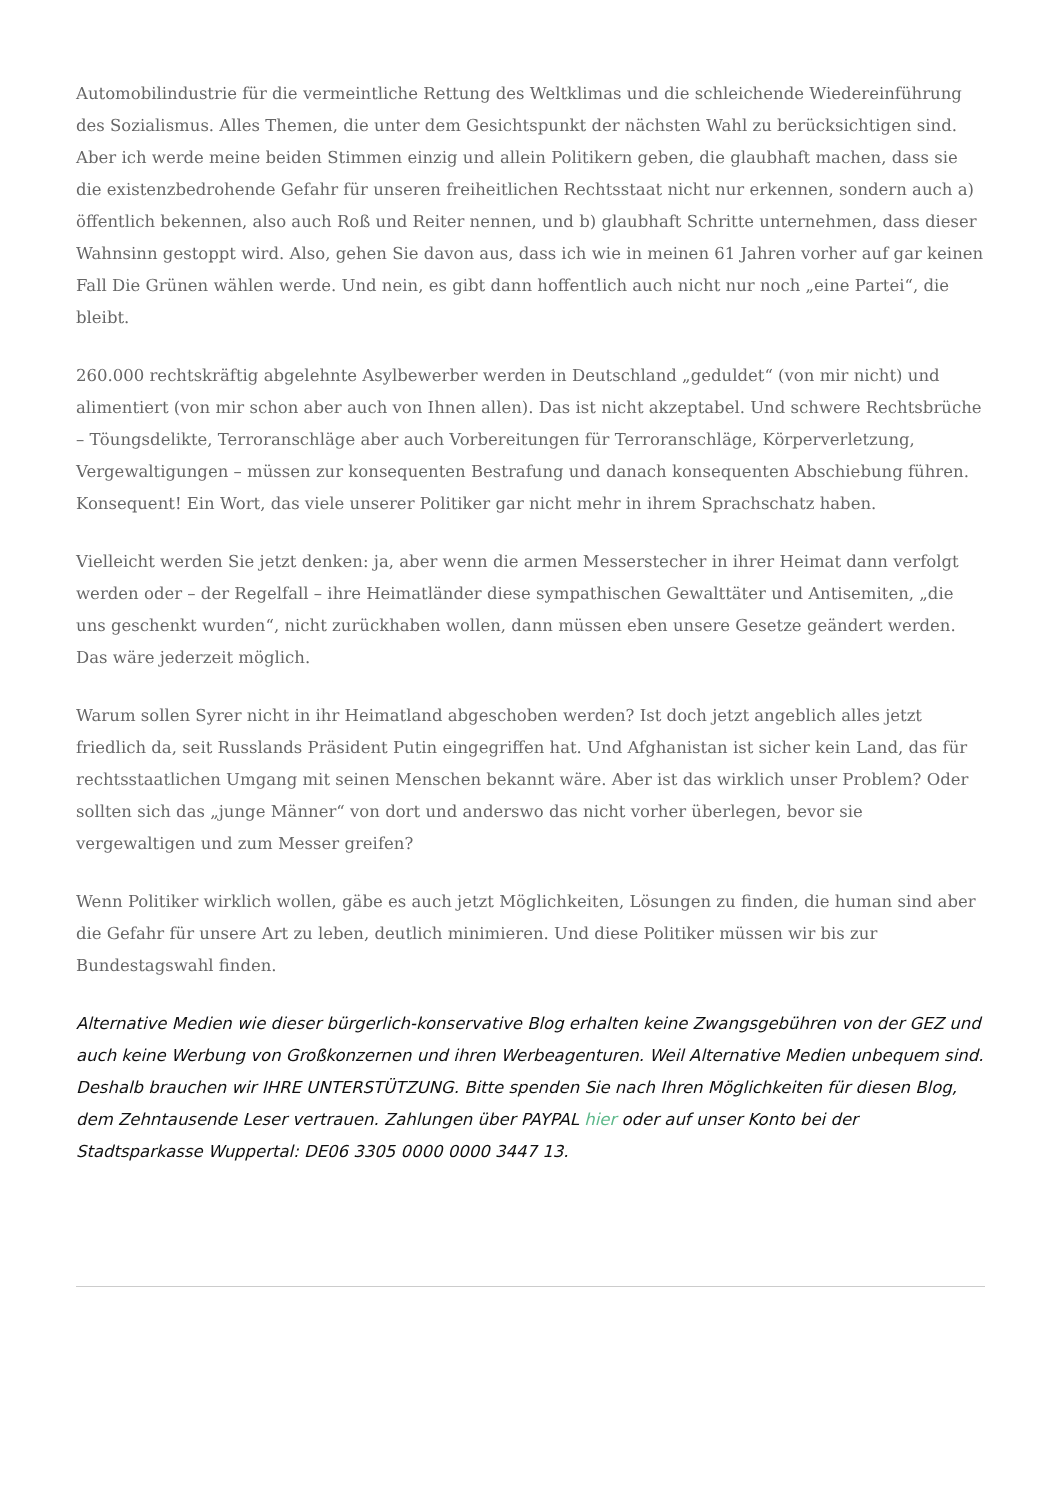Automobilindustrie für die vermeintliche Rettung des Weltklimas und die schleichende Wiedereinführung des Sozialismus. Alles Themen, die unter dem Gesichtspunkt der nächsten Wahl zu berücksichtigen sind. Aber ich werde meine beiden Stimmen einzig und allein Politikern geben, die glaubhaft machen, dass sie die existenzbedrohende Gefahr für unseren freiheitlichen Rechtsstaat nicht nur erkennen, sondern auch a) öffentlich bekennen, also auch Roß und Reiter nennen, und b) glaubhaft Schritte unternehmen, dass dieser Wahnsinn gestoppt wird. Also, gehen Sie davon aus, dass ich wie in meinen 61 Jahren vorher auf gar keinen Fall Die Grünen wählen werde. Und nein, es gibt dann hoffentlich auch nicht nur noch „eine Partei“, die bleibt.
260.000 rechtskräftig abgelehnte Asylbewerber werden in Deutschland „geduldet“ (von mir nicht) und alimentiert (von mir schon aber auch von Ihnen allen). Das ist nicht akzeptabel. Und schwere Rechtsbrüche – Töungsdelikte, Terroranschläge aber auch Vorbereitungen für Terroranschläge, Körperverletzung, Vergewaltigungen – müssen zur konsequenten Bestrafung und danach konsequenten Abschiebung führen. Konsequent! Ein Wort, das viele unserer Politiker gar nicht mehr in ihrem Sprachschatz haben.
Vielleicht werden Sie jetzt denken: ja, aber wenn die armen Messerstecher in ihrer Heimat dann verfolgt werden oder – der Regelfall – ihre Heimatländer diese sympathischen Gewalttäter und Antisemiten, „die uns geschenkt wurden“, nicht zurückhaben wollen, dann müssen eben unsere Gesetze geändert werden. Das wäre jederzeit möglich.
Warum sollen Syrer nicht in ihr Heimatland abgeschoben werden? Ist doch jetzt angeblich alles jetzt friedlich da, seit Russlands Präsident Putin eingegriffen hat. Und Afghanistan ist sicher kein Land, das für rechtsstaatlichen Umgang mit seinen Menschen bekannt wäre. Aber ist das wirklich unser Problem? Oder sollten sich das „junge Männer“ von dort und anderswo das nicht vorher überlegen, bevor sie vergewaltigen und zum Messer greifen?
Wenn Politiker wirklich wollen, gäbe es auch jetzt Möglichkeiten, Lösungen zu finden, die human sind aber die Gefahr für unsere Art zu leben, deutlich minimieren. Und diese Politiker müssen wir bis zur Bundestagswahl finden.
Alternative Medien wie dieser bürgerlich-konservative Blog erhalten keine Zwangsgebühren von der GEZ und auch keine Werbung von Großkonzernen und ihren Werbeagenturen. Weil Alternative Medien unbequem sind. Deshalb brauchen wir IHRE UNTERSTÜTZUNG. Bitte spenden Sie nach Ihren Möglichkeiten für diesen Blog, dem Zehntausende Leser vertrauen. Zahlungen über PAYPAL hier oder auf unser Konto bei der Stadtsparkasse Wuppertal: DE06 3305 0000 0000 3447 13.